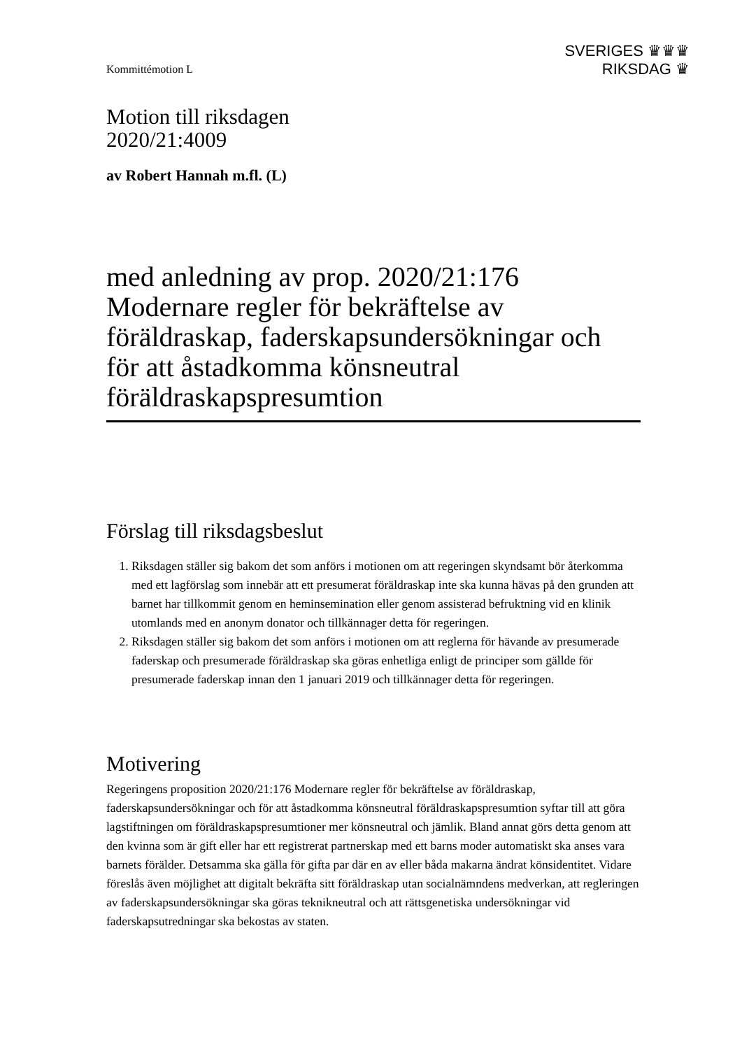Kommittémotion L
SVERIGES ♛♛♛
RIKSDAG ♛
Motion till riksdagen
2020/21:4009
av Robert Hannah m.fl. (L)
med anledning av prop. 2020/21:176 Modernare regler för bekräftelse av föräldraskap, faderskapsundersökningar och för att åstadkomma könsneutral föräldraskapspresumtion
Förslag till riksdagsbeslut
1. Riksdagen ställer sig bakom det som anförs i motionen om att regeringen skyndsamt bör återkomma med ett lagförslag som innebär att ett presumerat föräldraskap inte ska kunna hävas på den grunden att barnet har tillkommit genom en heminsemination eller genom assisterad befruktning vid en klinik utomlands med en anonym donator och tillkännager detta för regeringen.
2. Riksdagen ställer sig bakom det som anförs i motionen om att reglerna för hävande av presumerade faderskap och presumerade föräldraskap ska göras enhetliga enligt de principer som gällde för presumerade faderskap innan den 1 januari 2019 och tillkännager detta för regeringen.
Motivering
Regeringens proposition 2020/21:176 Modernare regler för bekräftelse av föräldraskap, faderskapsundersökningar och för att åstadkomma könsneutral föräldraskapspresumtion syftar till att göra lagstiftningen om föräldraskapspresumtioner mer könsneutral och jämlik. Bland annat görs detta genom att den kvinna som är gift eller har ett registrerat partnerskap med ett barns moder automatiskt ska anses vara barnets förälder. Detsamma ska gälla för gifta par där en av eller båda makarna ändrat könsidentitet. Vidare föreslås även möjlighet att digitalt bekräfta sitt föräldraskap utan socialnämndens medverkan, att regleringen av faderskapsundersökningar ska göras teknikneutral och att rättsgenetiska undersökningar vid faderskapsutredningar ska bekostas av staten.